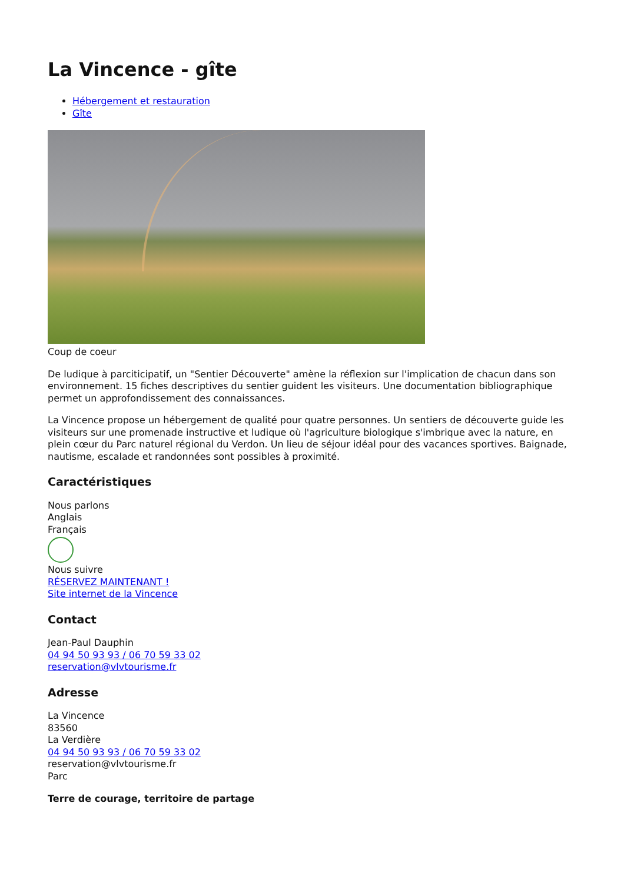La Vincence - gîte
Hébergement et restauration
Gîte
Coup de coeur
De ludique à parciticipatif, un "Sentier Découverte" amène la réflexion sur l'implication de chacun dans son environnement. 15 fiches descriptives du sentier guident les visiteurs. Une documentation bibliographique permet un approfondissement des connaissances.
La Vincence propose un hébergement de qualité pour quatre personnes. Un sentiers de découverte guide les visiteurs sur une promenade instructive et ludique où l'agriculture biologique s'imbrique avec la nature, en plein cœur du Parc naturel régional du Verdon. Un lieu de séjour idéal pour des vacances sportives. Baignade, nautisme, escalade et randonnées sont possibles à proximité.
Caractéristiques
Nous parlons
Anglais
Français
Nous suivre
RÉSERVEZ MAINTENANT !
Site internet de la Vincence
Contact
Jean-Paul Dauphin
04 94 50 93 93 / 06 70 59 33 02
reservation@vlvtourisme.fr
Adresse
La Vincence
83560
La Verdière
04 94 50 93 93 / 06 70 59 33 02
reservation@vlvtourisme.fr
Parc
Terre de courage, territoire de partage